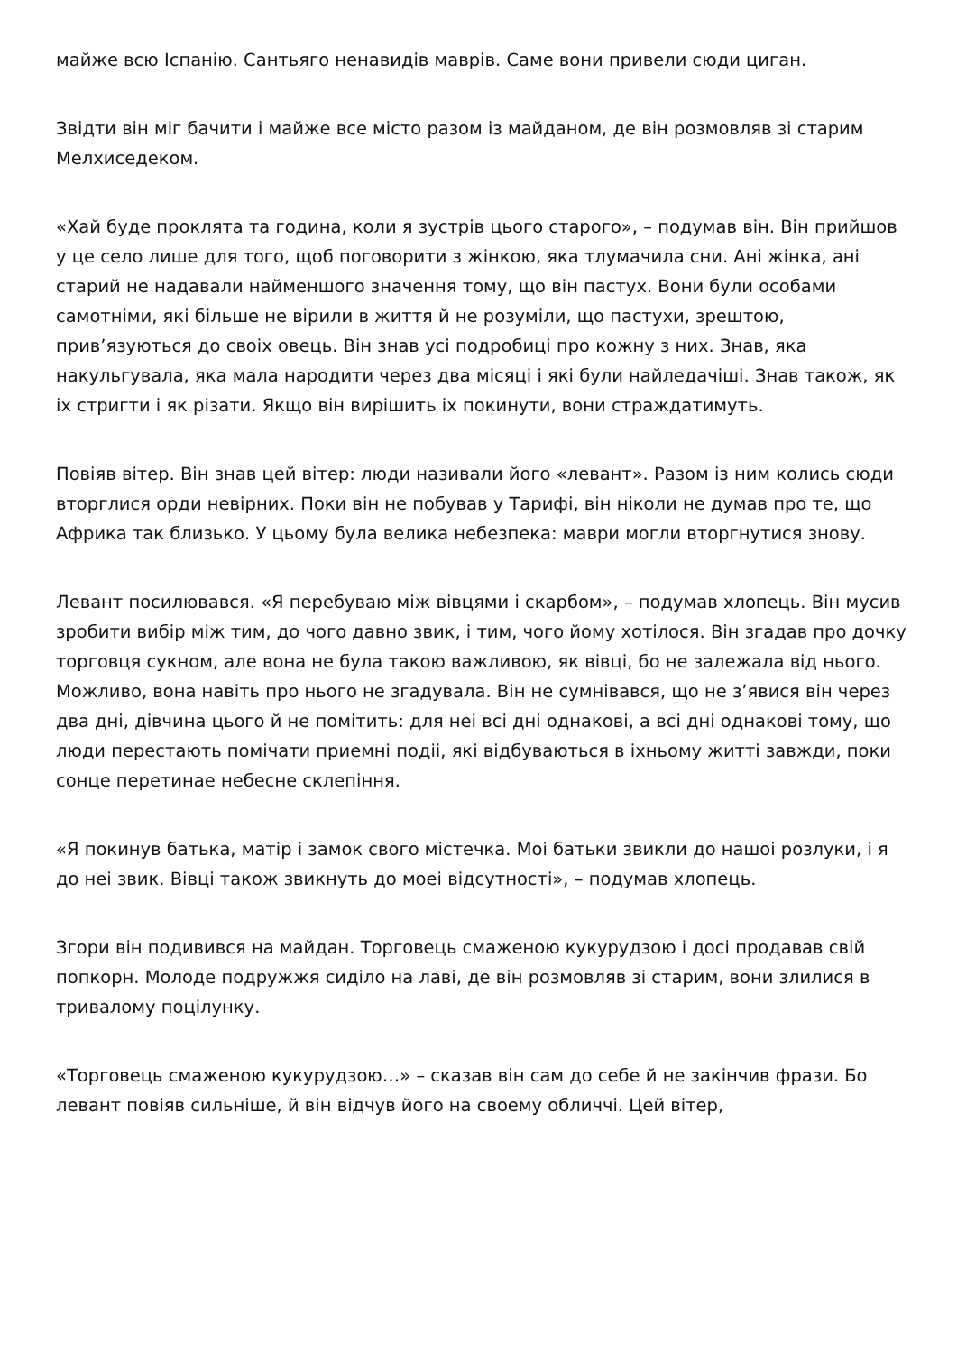майже всю Іспанію. Сантьяго ненавидів маврів. Саме вони привели сюди циган.
Звідти він міг бачити і майже все місто разом із майданом, де він розмовляв зі старим Мелхиседеком.
«Хай буде проклята та година, коли я зустрів цього старого», – подумав він. Він прийшов у це село лише для того, щоб поговорити з жінкою, яка тлумачила сни. Ані жінка, ані старий не надавали найменшого значення тому, що він пастух. Вони були особами самотніми, які більше не вірили в життя й не розуміли, що пастухи, зрештою, прив’язуються до своіх овець. Він знав усі подробиці про кожну з них. Знав, яка накульгувала, яка мала народити через два місяці і які були найледачіші. Знав також, як іх стригти і як різати. Якщо він вирішить іх покинути, вони страждатимуть.
Повіяв вітер. Він знав цей вітер: люди називали його «левант». Разом із ним колись сюди вторглися орди невірних. Поки він не побував у Тарифі, він ніколи не думав про те, що Африка так близько. У цьому була велика небезпека: маври могли вторгнутися знову.
Левант посилювався. «Я перебуваю між вівцями і скарбом», – подумав хлопець. Він мусив зробити вибір між тим, до чого давно звик, і тим, чого йому хотілося. Він згадав про дочку торговця сукном, але вона не була такою важливою, як вівці, бо не залежала від нього. Можливо, вона навіть про нього не згадувала. Він не сумнівався, що не з’явися він через два дні, дівчина цього й не помітить: для неі всі дні однакові, а всі дні однакові тому, що люди перестають помічати приемні подіі, які відбуваються в іхньому житті завжди, поки сонце перетинае небесне склепіння.
«Я покинув батька, матір і замок свого містечка. Моі батьки звикли до нашоі розлуки, і я до неі звик. Вівці також звикнуть до моеі відсутності», – подумав хлопець.
Згори він подивився на майдан. Торговець смаженою кукурудзою і досі продавав свій попкорн. Молоде подружжя сиділо на лаві, де він розмовляв зі старим, вони злилися в тривалому поцілунку.
«Торговець смаженою кукурудзою…» – сказав він сам до себе й не закінчив фрази. Бо левант повіяв сильніше, й він відчув його на своему обличчі. Цей вітер,